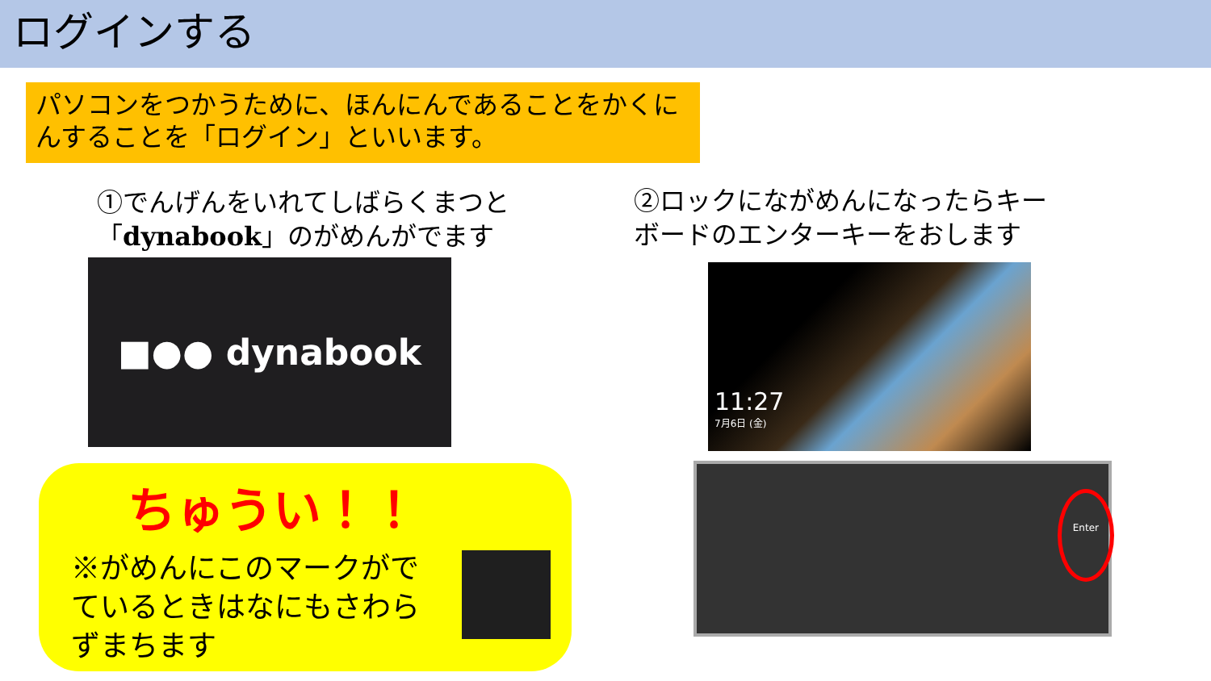ログインする
パソコンをつかうために、ほんにんであることをかくにんすることを「ログイン」といいます。
①でんげんをいれてしばらくまつと
「dynabook」のがめんがでます
②ロックにながめんになったらキー
ボードのエンターキーをおします
■●● dynabook
11:27
7月6日 (金)
ちゅうい！！
※がめんにこのマークがでているときはなにもさわらずまちます
Enter